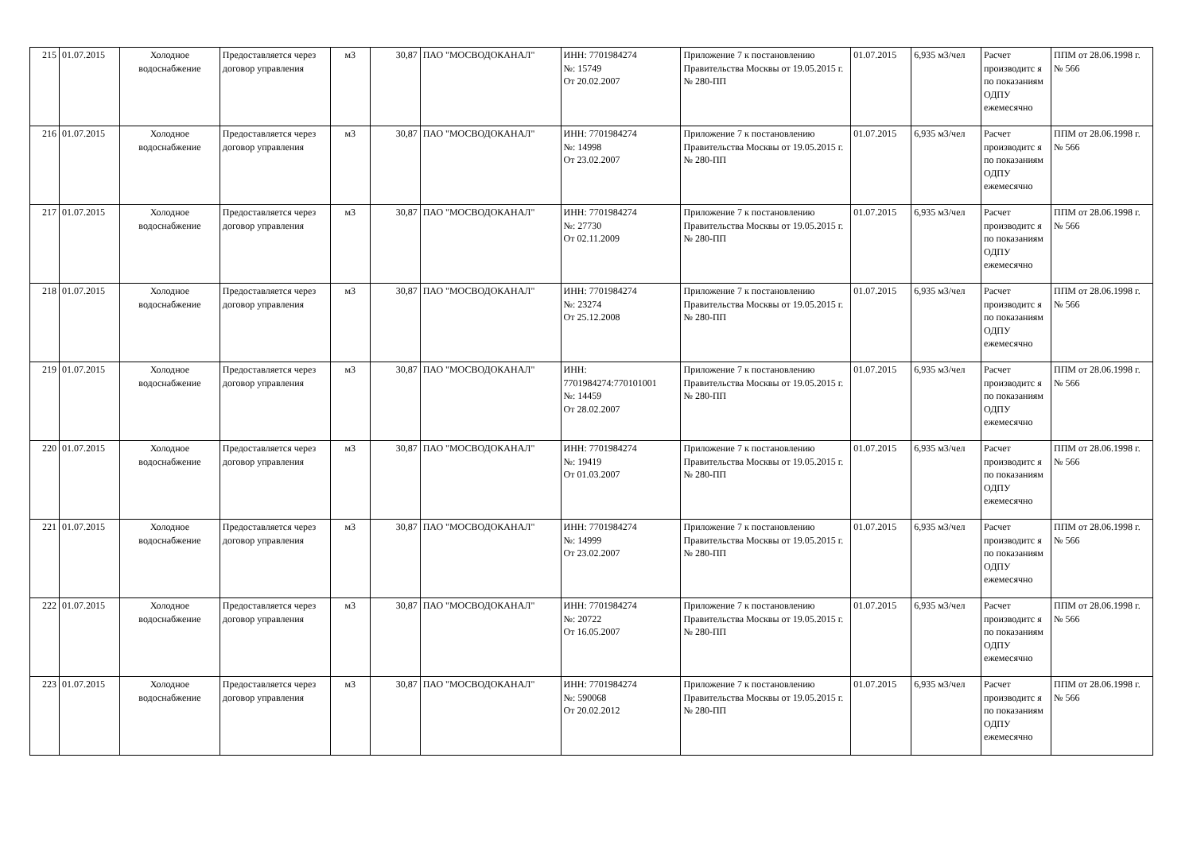| 215 | 01.07.2015 | Холодное водоснабжение | Предоставляется через договор управления | м3 | 30,87 | ПАО "МОСВОДОКАНАЛ" | ИНН: 7701984274 №: 15749 От 20.02.2007 | Приложение 7 к постановлению Правительства Москвы от 19.05.2015 г. № 280-ПП | 01.07.2015 | 6,935 м3/чел | Расчет производитс я по показаниям ОДПУ ежемесячно | ППМ от 28.06.1998 г. № 566 |
| 216 | 01.07.2015 | Холодное водоснабжение | Предоставляется через договор управления | м3 | 30,87 | ПАО "МОСВОДОКАНАЛ" | ИНН: 7701984274 №: 14998 От 23.02.2007 | Приложение 7 к постановлению Правительства Москвы от 19.05.2015 г. № 280-ПП | 01.07.2015 | 6,935 м3/чел | Расчет производитс я по показаниям ОДПУ ежемесячно | ППМ от 28.06.1998 г. № 566 |
| 217 | 01.07.2015 | Холодное водоснабжение | Предоставляется через договор управления | м3 | 30,87 | ПАО "МОСВОДОКАНАЛ" | ИНН: 7701984274 №: 27730 От 02.11.2009 | Приложение 7 к постановлению Правительства Москвы от 19.05.2015 г. № 280-ПП | 01.07.2015 | 6,935 м3/чел | Расчет производитс я по показаниям ОДПУ ежемесячно | ППМ от 28.06.1998 г. № 566 |
| 218 | 01.07.2015 | Холодное водоснабжение | Предоставляется через договор управления | м3 | 30,87 | ПАО "МОСВОДОКАНАЛ" | ИНН: 7701984274 №: 23274 От 25.12.2008 | Приложение 7 к постановлению Правительства Москвы от 19.05.2015 г. № 280-ПП | 01.07.2015 | 6,935 м3/чел | Расчет производитс я по показаниям ОДПУ ежемесячно | ППМ от 28.06.1998 г. № 566 |
| 219 | 01.07.2015 | Холодное водоснабжение | Предоставляется через договор управления | м3 | 30,87 | ПАО "МОСВОДОКАНАЛ" | ИНН: 7701984274:770101001 №: 14459 От 28.02.2007 | Приложение 7 к постановлению Правительства Москвы от 19.05.2015 г. № 280-ПП | 01.07.2015 | 6,935 м3/чел | Расчет производитс я по показаниям ОДПУ ежемесячно | ППМ от 28.06.1998 г. № 566 |
| 220 | 01.07.2015 | Холодное водоснабжение | Предоставляется через договор управления | м3 | 30,87 | ПАО "МОСВОДОКАНАЛ" | ИНН: 7701984274 №: 19419 От 01.03.2007 | Приложение 7 к постановлению Правительства Москвы от 19.05.2015 г. № 280-ПП | 01.07.2015 | 6,935 м3/чел | Расчет производитс я по показаниям ОДПУ ежемесячно | ППМ от 28.06.1998 г. № 566 |
| 221 | 01.07.2015 | Холодное водоснабжение | Предоставляется через договор управления | м3 | 30,87 | ПАО "МОСВОДОКАНАЛ" | ИНН: 7701984274 №: 14999 От 23.02.2007 | Приложение 7 к постановлению Правительства Москвы от 19.05.2015 г. № 280-ПП | 01.07.2015 | 6,935 м3/чел | Расчет производитс я по показаниям ОДПУ ежемесячно | ППМ от 28.06.1998 г. № 566 |
| 222 | 01.07.2015 | Холодное водоснабжение | Предоставляется через договор управления | м3 | 30,87 | ПАО "МОСВОДОКАНАЛ" | ИНН: 7701984274 №: 20722 От 16.05.2007 | Приложение 7 к постановлению Правительства Москвы от 19.05.2015 г. № 280-ПП | 01.07.2015 | 6,935 м3/чел | Расчет производитс я по показаниям ОДПУ ежемесячно | ППМ от 28.06.1998 г. № 566 |
| 223 | 01.07.2015 | Холодное водоснабжение | Предоставляется через договор управления | м3 | 30,87 | ПАО "МОСВОДОКАНАЛ" | ИНН: 7701984274 №: 590068 От 20.02.2012 | Приложение 7 к постановлению Правительства Москвы от 19.05.2015 г. № 280-ПП | 01.07.2015 | 6,935 м3/чел | Расчет производитс я по показаниям ОДПУ ежемесячно | ППМ от 28.06.1998 г. № 566 |